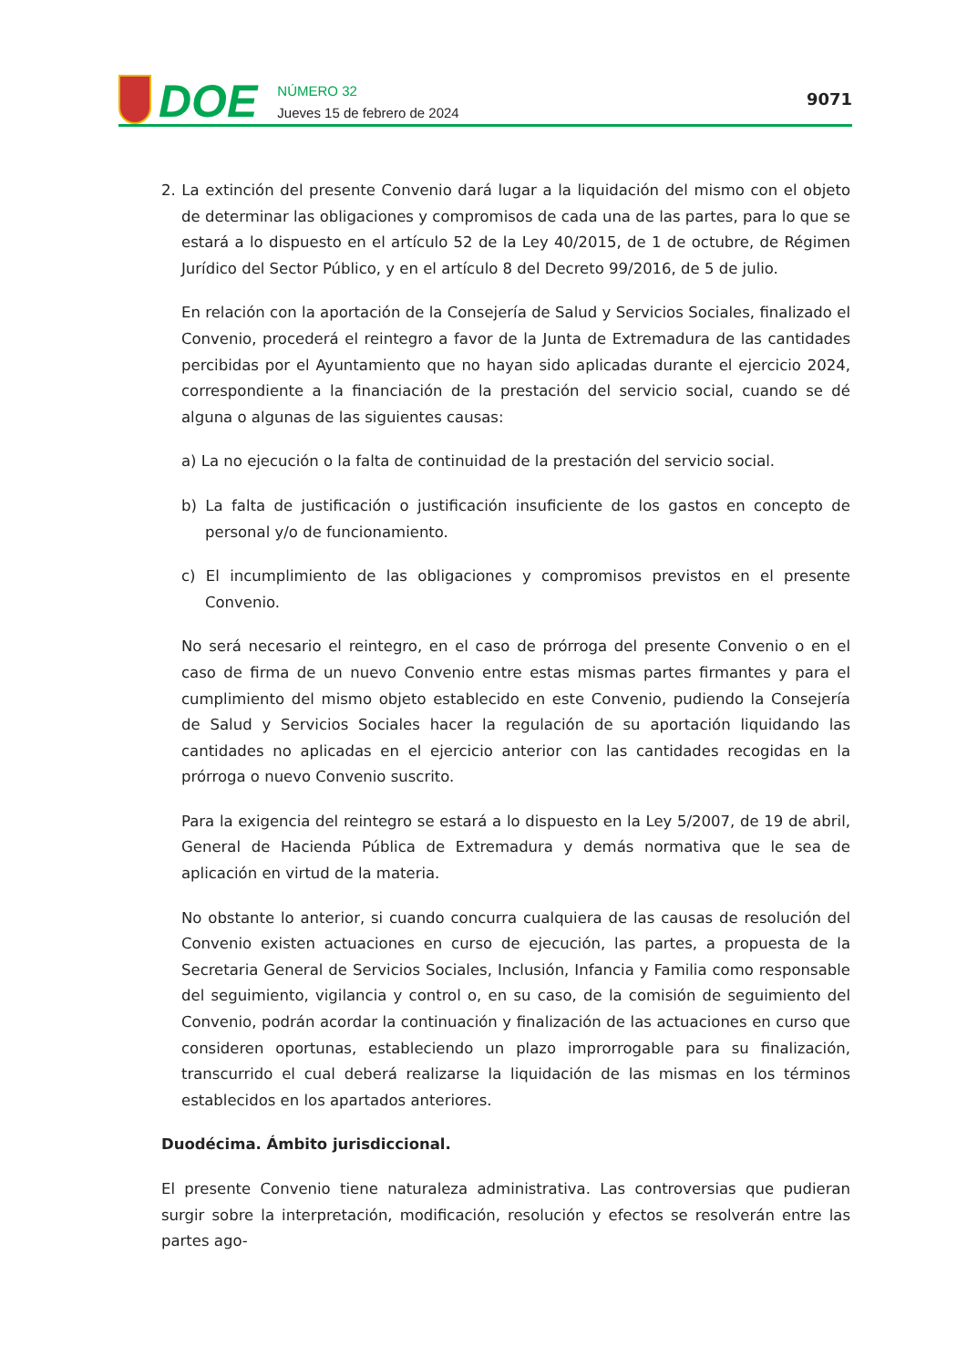DOE
NÚMERO 32
Jueves 15 de febrero de 2024
9071
2. La extinción del presente Convenio dará lugar a la liquidación del mismo con el objeto de determinar las obligaciones y compromisos de cada una de las partes, para lo que se estará a lo dispuesto en el artículo 52 de la Ley 40/2015, de 1 de octubre, de Régimen Jurídico del Sector Público, y en el artículo 8 del Decreto 99/2016, de 5 de julio.
En relación con la aportación de la Consejería de Salud y Servicios Sociales, finalizado el Convenio, procederá el reintegro a favor de la Junta de Extremadura de las cantidades percibidas por el Ayuntamiento que no hayan sido aplicadas durante el ejercicio 2024, correspondiente a la financiación de la prestación del servicio social, cuando se dé alguna o algunas de las siguientes causas:
a) La no ejecución o la falta de continuidad de la prestación del servicio social.
b) La falta de justificación o justificación insuficiente de los gastos en concepto de personal y/o de funcionamiento.
c) El incumplimiento de las obligaciones y compromisos previstos en el presente Convenio.
No será necesario el reintegro, en el caso de prórroga del presente Convenio o en el caso de firma de un nuevo Convenio entre estas mismas partes firmantes y para el cumplimiento del mismo objeto establecido en este Convenio, pudiendo la Consejería de Salud y Servicios Sociales hacer la regulación de su aportación liquidando las cantidades no aplicadas en el ejercicio anterior con las cantidades recogidas en la prórroga o nuevo Convenio suscrito.
Para la exigencia del reintegro se estará a lo dispuesto en la Ley 5/2007, de 19 de abril, General de Hacienda Pública de Extremadura y demás normativa que le sea de aplicación en virtud de la materia.
No obstante lo anterior, si cuando concurra cualquiera de las causas de resolución del Convenio existen actuaciones en curso de ejecución, las partes, a propuesta de la Secretaria General de Servicios Sociales, Inclusión, Infancia y Familia como responsable del seguimiento, vigilancia y control o, en su caso, de la comisión de seguimiento del Convenio, podrán acordar la continuación y finalización de las actuaciones en curso que consideren oportunas, estableciendo un plazo improrrogable para su finalización, transcurrido el cual deberá realizarse la liquidación de las mismas en los términos establecidos en los apartados anteriores.
Duodécima. Ámbito jurisdiccional.
El presente Convenio tiene naturaleza administrativa. Las controversias que pudieran surgir sobre la interpretación, modificación, resolución y efectos se resolverán entre las partes ago-